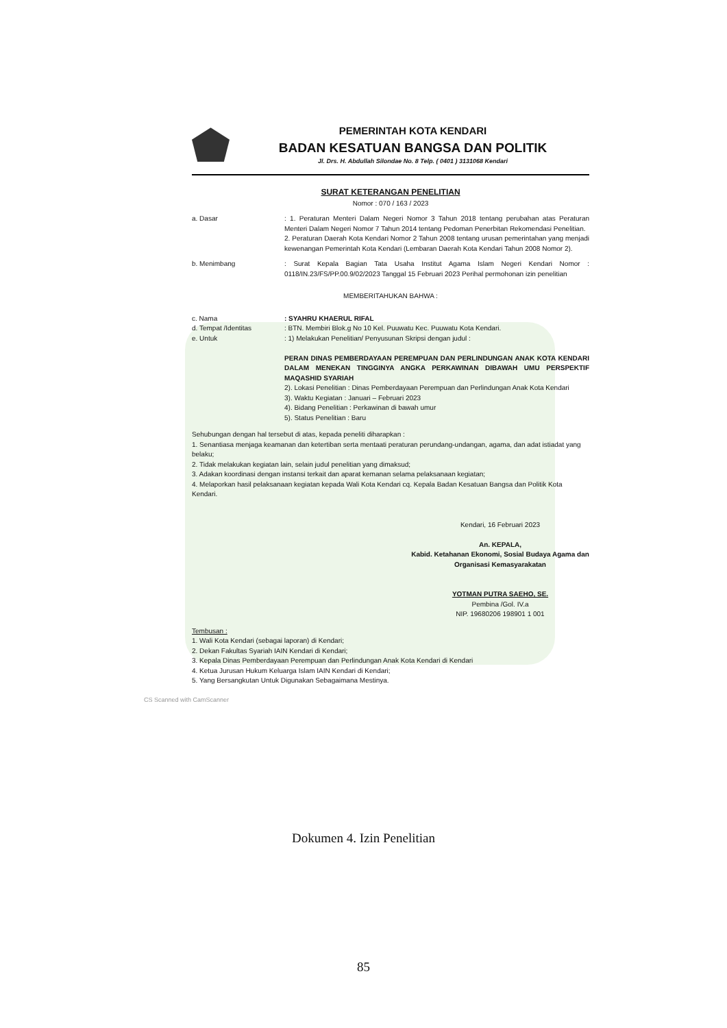PEMERINTAH KOTA KENDARI
BADAN KESATUAN BANGSA DAN POLITIK
Jl. Drs. H. Abdullah Silondae No. 8 Telp. ( 0401 ) 3131068 Kendari
SURAT KETERANGAN PENELITIAN
Nomor : 070 / 163 / 2023
a. Dasar : 1. Peraturan Menteri Dalam Negeri Nomor 3 Tahun 2018 tentang perubahan atas Peraturan Menteri Dalam Negeri Nomor 7 Tahun 2014 tentang Pedoman Penerbitan Rekomendasi Penelitian.
2. Peraturan Daerah Kota Kendari Nomor 2 Tahun 2008 tentang urusan pemerintahan yang menjadi kewenangan Pemerintah Kota Kendari (Lembaran Daerah Kota Kendari Tahun 2008 Nomor 2).
b. Menimbang : Surat Kepala Bagian Tata Usaha Institut Agama Islam Negeri Kendari Nomor : 0118/IN.23/FS/PP.00.9/02/2023 Tanggal 15 Februari 2023 Perihal permohonan izin penelitian
MEMBERITAHUKAN BAHWA :
c. Nama : SYAHRU KHAERUL RIFAL
d. Tempat /Identitas : BTN. Membiri Blok.g No 10 Kel. Puuwatu Kec. Puuwatu Kota Kendari.
e. Untuk : 1) Melakukan Penelitian/ Penyusunan Skripsi dengan judul :
PERAN DINAS PEMBERDAYAAN PEREMPUAN DAN PERLINDUNGAN ANAK KOTA KENDARI DALAM MENEKAN TINGGINYA ANGKA PERKAWINAN DIBAWAH UMU PERSPEKTIF MAQASHID SYARIAH
2). Lokasi Penelitian : Dinas Pemberdayaan Perempuan dan Perlindungan Anak Kota Kendari
3). Waktu Kegiatan : Januari – Februari 2023
4). Bidang Penelitian : Perkawinan di bawah umur
5). Status Penelitian : Baru
Sehubungan dengan hal tersebut di atas, kepada peneliti diharapkan :
1. Senantiasa menjaga keamanan dan ketertiban serta mentaati peraturan perundang-undangan, agama, dan adat istiadat yang belaku;
2. Tidak melakukan kegiatan lain, selain judul penelitian yang dimaksud;
3. Adakan koordinasi dengan instansi terkait dan aparat kemanan selama pelaksanaan kegiatan;
4. Melaporkan hasil pelaksanaan kegiatan kepada Wali Kota Kendari cq. Kepala Badan Kesatuan Bangsa dan Politik Kota Kendari.
Kendari, 16 Februari 2023
An. KEPALA,
Kabid. Ketahanan Ekonomi, Sosial Budaya Agama dan Organisasi Kemasyarakatan
YOTMAN PUTRA SAEHO, SE.
Pembina /Gol. IV.a
NIP. 19680206 198901 1 001
Tembusan :
1. Wali Kota Kendari (sebagai laporan) di Kendari;
2. Dekan Fakultas Syariah IAIN Kendari di Kendari;
3. Kepala Dinas Pemberdayaan Perempuan dan Perlindungan Anak Kota Kendari di Kendari
4. Ketua Jurusan Hukum Keluarga Islam IAIN Kendari di Kendari;
5. Yang Bersangkutan Untuk Digunakan Sebagaimana Mestinya.
CS Scanned with CamScanner
Dokumen 4. Izin Penelitian
85